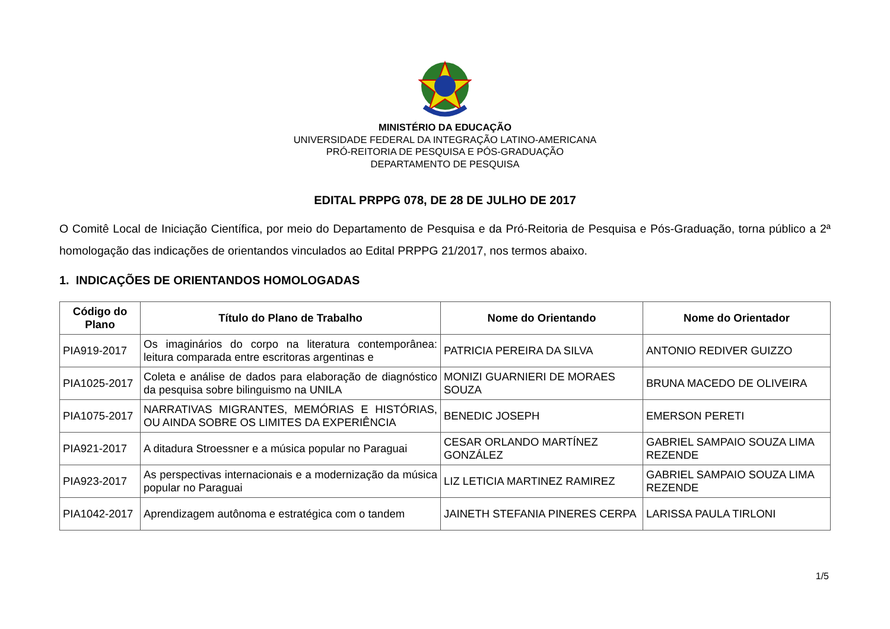MINISTÉRIO DA EDUCAÇÃO
UNIVERSIDADE FEDERAL DA INTEGRAÇÃO LATINO-AMERICANA
PRÓ-REITORIA DE PESQUISA E PÓS-GRADUAÇÃO
DEPARTAMENTO DE PESQUISA
EDITAL PRPPG 078, DE 28 DE JULHO DE 2017
O Comitê Local de Iniciação Científica, por meio do Departamento de Pesquisa e da Pró-Reitoria de Pesquisa e Pós-Graduação, torna público a 2ª homologação das indicações de orientandos vinculados ao Edital PRPPG 21/2017, nos termos abaixo.
1. INDICAÇÕES DE ORIENTANDOS HOMOLOGADAS
| Código do Plano | Título do Plano de Trabalho | Nome do Orientando | Nome do Orientador |
| --- | --- | --- | --- |
| PIA919-2017 | Os imaginários do corpo na literatura contemporânea: leitura comparada entre escritoras argentinas e | PATRICIA PEREIRA DA SILVA | ANTONIO REDIVER GUIZZO |
| PIA1025-2017 | Coleta e análise de dados para elaboração de diagnóstico da pesquisa sobre bilinguismo na UNILA | MONIZI GUARNIERI DE MORAES SOUZA | BRUNA MACEDO DE OLIVEIRA |
| PIA1075-2017 | NARRATIVAS MIGRANTES, MEMÓRIAS E HISTÓRIAS, OU AINDA SOBRE OS LIMITES DA EXPERIÊNCIA | BENEDIC JOSEPH | EMERSON PERETI |
| PIA921-2017 | A ditadura Stroessner e a música popular no Paraguai | CESAR ORLANDO MARTÍNEZ GONZÁLEZ | GABRIEL SAMPAIO SOUZA LIMA REZENDE |
| PIA923-2017 | As perspectivas internacionais e a modernização da música popular no Paraguai | LIZ LETICIA MARTINEZ RAMIREZ | GABRIEL SAMPAIO SOUZA LIMA REZENDE |
| PIA1042-2017 | Aprendizagem autônoma e estratégica com o tandem | JAINETH STEFANIA PINERES CERPA | LARISSA PAULA TIRLONI |
1/5